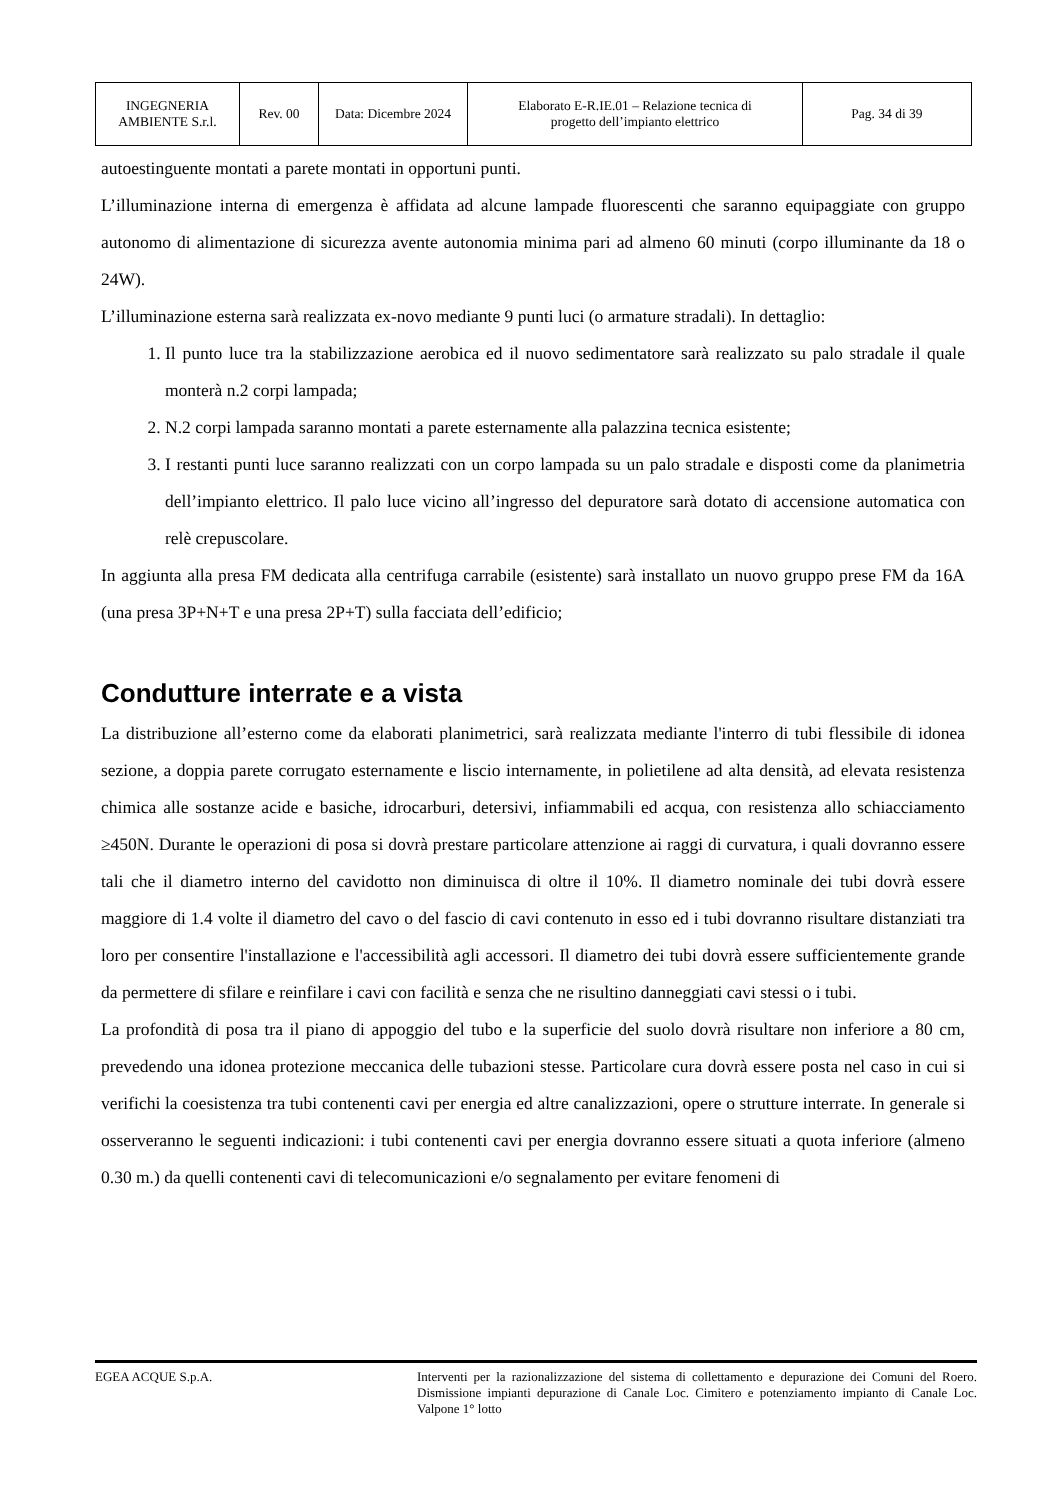| INGEGNERIA AMBIENTE S.r.l. | Rev. 00 | Data: Dicembre 2024 | Elaborato E-R.IE.01 – Relazione tecnica di progetto dell’impianto elettrico | Pag. 34 di 39 |
autoestinguente montati a parete montati in opportuni punti.
L’illuminazione interna di emergenza è affidata ad alcune lampade fluorescenti che saranno equipaggiate con gruppo autonomo di alimentazione di sicurezza avente autonomia minima pari ad almeno 60 minuti (corpo illuminante da 18 o 24W).
L’illuminazione esterna sarà realizzata ex-novo mediante 9 punti luci (o armature stradali). In dettaglio:
1. Il punto luce tra la stabilizzazione aerobica ed il nuovo sedimentatore sarà realizzato su palo stradale il quale monterà n.2 corpi lampada;
2. N.2 corpi lampada saranno montati a parete esternamente alla palazzina tecnica esistente;
3. I restanti punti luce saranno realizzati con un corpo lampada su un palo stradale e disposti come da planimetria dell’impianto elettrico. Il palo luce vicino all’ingresso del depuratore sarà dotato di accensione automatica con relè crepuscolare.
In aggiunta alla presa FM dedicata alla centrifuga carrabile (esistente) sarà installato un nuovo gruppo prese FM da 16A (una presa 3P+N+T e una presa 2P+T) sulla facciata dell’edificio;
Condutture interrate e a vista
La distribuzione all’esterno come da elaborati planimetrici, sarà realizzata mediante l'interro di tubi flessibile di idonea sezione, a doppia parete corrugato esternamente e liscio internamente, in polietilene ad alta densità, ad elevata resistenza chimica alle sostanze acide e basiche, idrocarburi, detersivi, infiammabili ed acqua, con resistenza allo schiacciamento ≥450N. Durante le operazioni di posa si dovrà prestare particolare attenzione ai raggi di curvatura, i quali dovranno essere tali che il diametro interno del cavidotto non diminuisca di oltre il 10%. Il diametro nominale dei tubi dovrà essere maggiore di 1.4 volte il diametro del cavo o del fascio di cavi contenuto in esso ed i tubi dovranno risultare distanziati tra loro per consentire l'installazione e l'accessibilità agli accessori. Il diametro dei tubi dovrà essere sufficientemente grande da permettere di sfilare e reinfilare i cavi con facilità e senza che ne risultino danneggiati cavi stessi o i tubi.
La profondità di posa tra il piano di appoggio del tubo e la superficie del suolo dovrà risultare non inferiore a 80 cm, prevedendo una idonea protezione meccanica delle tubazioni stesse. Particolare cura dovrà essere posta nel caso in cui si verifichi la coesistenza tra tubi contenenti cavi per energia ed altre canalizzazioni, opere o strutture interrate. In generale si osserveranno le seguenti indicazioni: i tubi contenenti cavi per energia dovranno essere situati a quota inferiore (almeno 0.30 m.) da quelli contenenti cavi di telecomunicazioni e/o segnalamento per evitare fenomeni di
EGEA ACQUE S.p.A.
Interventi per la razionalizzazione del sistema di collettamento e depurazione dei Comuni del Roero. Dismissione impianti depurazione di Canale Loc. Cimitero e potenziamento impianto di Canale Loc. Valpone 1° lotto